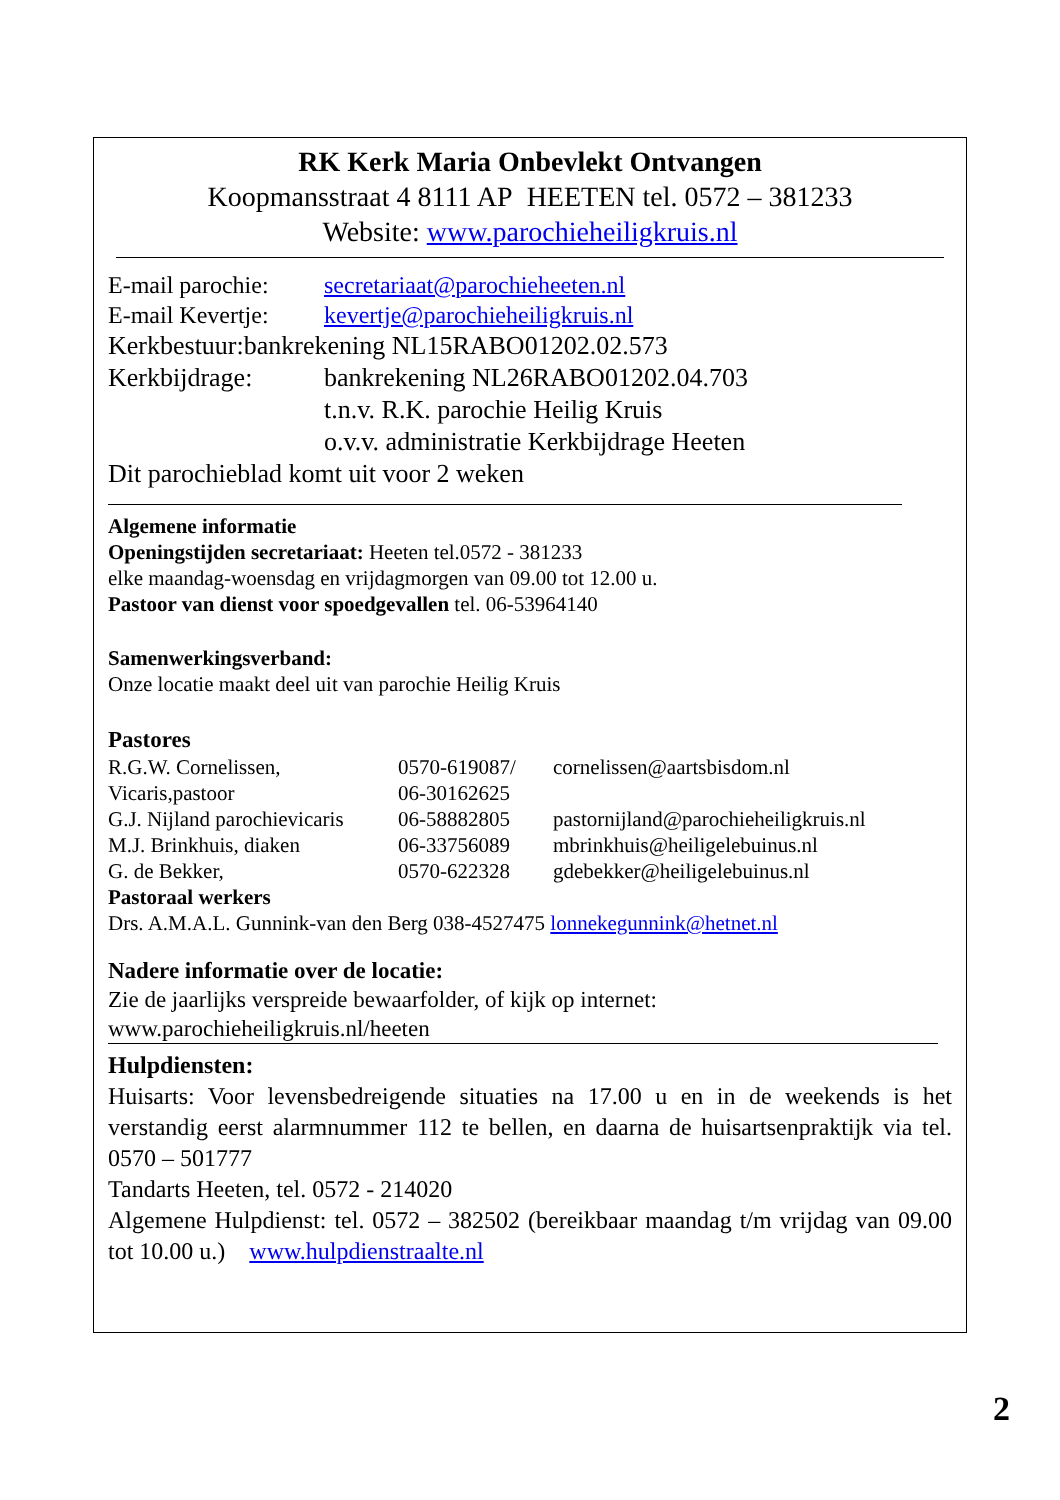RK Kerk Maria Onbevlekt Ontvangen
Koopmansstraat 4 8111 AP HEETEN tel. 0572 – 381233
Website: www.parochieheiligkruis.nl
E-mail parochie: secretariaat@parochieheeten.nl
E-mail Kevertje: kevertje@parochieheiligkruis.nl
Kerkbestuur:bankrekening NL15RABO01202.02.573
Kerkbijdrage: bankrekening NL26RABO01202.04.703
t.n.v. R.K. parochie Heilig Kruis
o.v.v. administratie Kerkbijdrage Heeten
Dit parochieblad komt uit voor 2 weken
Algemene informatie
Openingstijden secretariaat: Heeten tel.0572 - 381233
elke maandag-woensdag en vrijdagmorgen van 09.00 tot 12.00 u.
Pastoor van dienst voor spoedgevallen tel. 06-53964140
Samenwerkingsverband:
Onze locatie maakt deel uit van parochie Heilig Kruis
Pastores
R.G.W. Cornelissen, 0570-619087/ cornelissen@aartsbisdom.nl
Vicaris,pastoor 06-30162625
G.J. Nijland parochievicaris 06-58882805 pastornijland@parochieheiligkruis.nl
M.J. Brinkhuis, diaken 06-33756089 mbrinkhuis@heiligelebuinus.nl
G. de Bekker, 0570-622328 gdebekker@heiligelebuinus.nl
Pastoraal werkers
Drs. A.M.A.L. Gunnink-van den Berg 038-4527475 lonnekegunnink@hetnet.nl
Nadere informatie over de locatie:
Zie de jaarlijks verspreide bewaarfolder, of kijk op internet:
www.parochieheiligkruis.nl/heeten
Hulpdiensten:
Huisarts: Voor levensbedreigende situaties na 17.00 u en in de weekends is het verstandig eerst alarmnummer 112 te bellen, en daarna de huisartsenpraktijk via tel. 0570 – 501777
Tandarts Heeten, tel. 0572 - 214020
Algemene Hulpdienst: tel. 0572 – 382502 (bereikbaar maandag t/m vrijdag van 09.00 tot 10.00 u.) www.hulpdienstraalte.nl
2